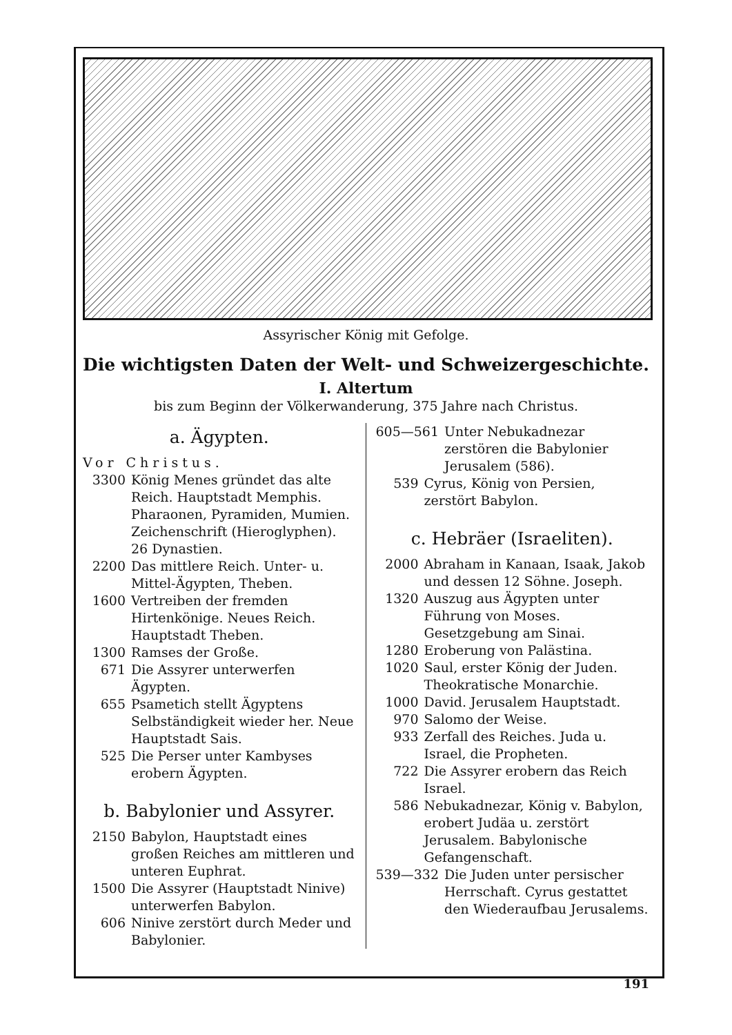Assyrischer König mit Gefolge.
Die wichtigsten Daten der Welt- und Schweizergeschichte.
I. Altertum
bis zum Beginn der Völkerwanderung, 375 Jahre nach Christus.
a. Ägypten.
Vor Christus.
3300 König Menes gründet das alte Reich. Hauptstadt Memphis. Pharaonen, Pyramiden, Mumien. Zeichenschrift (Hieroglyphen). 26 Dynastien.
2200 Das mittlere Reich. Unter- u. Mittel-Ägypten, Theben.
1600 Vertreiben der fremden Hirtenkönige. Neues Reich. Hauptstadt Theben.
1300 Ramses der Große.
671 Die Assyrer unterwerfen Ägypten.
655 Psametich stellt Ägyptens Selbständigkeit wieder her. Neue Hauptstadt Sais.
525 Die Perser unter Kambyses erobern Ägypten.
b. Babylonier und Assyrer.
2150 Babylon, Hauptstadt eines großen Reiches am mittleren und unteren Euphrat.
1500 Die Assyrer (Hauptstadt Ninive) unterwerfen Babylon.
606 Ninive zerstört durch Meder und Babylonier.
605—561 Unter Nebukadnezar zerstören die Babylonier Jerusalem (586).
539 Cyrus, König von Persien, zerstört Babylon.
c. Hebräer (Israeliten).
2000 Abraham in Kanaan, Isaak, Jakob und dessen 12 Söhne. Joseph.
1320 Auszug aus Ägypten unter Führung von Moses. Gesetzgebung am Sinai.
1280 Eroberung von Palästina.
1020 Saul, erster König der Juden. Theokratische Monarchie.
1000 David. Jerusalem Hauptstadt.
970 Salomo der Weise.
933 Zerfall des Reiches. Juda u. Israel, die Propheten.
722 Die Assyrer erobern das Reich Israel.
586 Nebukadnezar, König v. Babylon, erobert Judäa u. zerstört Jerusalem. Babylonische Gefangenschaft.
539—332 Die Juden unter persischer Herrschaft. Cyrus gestattet den Wiederaufbau Jerusalems.
191